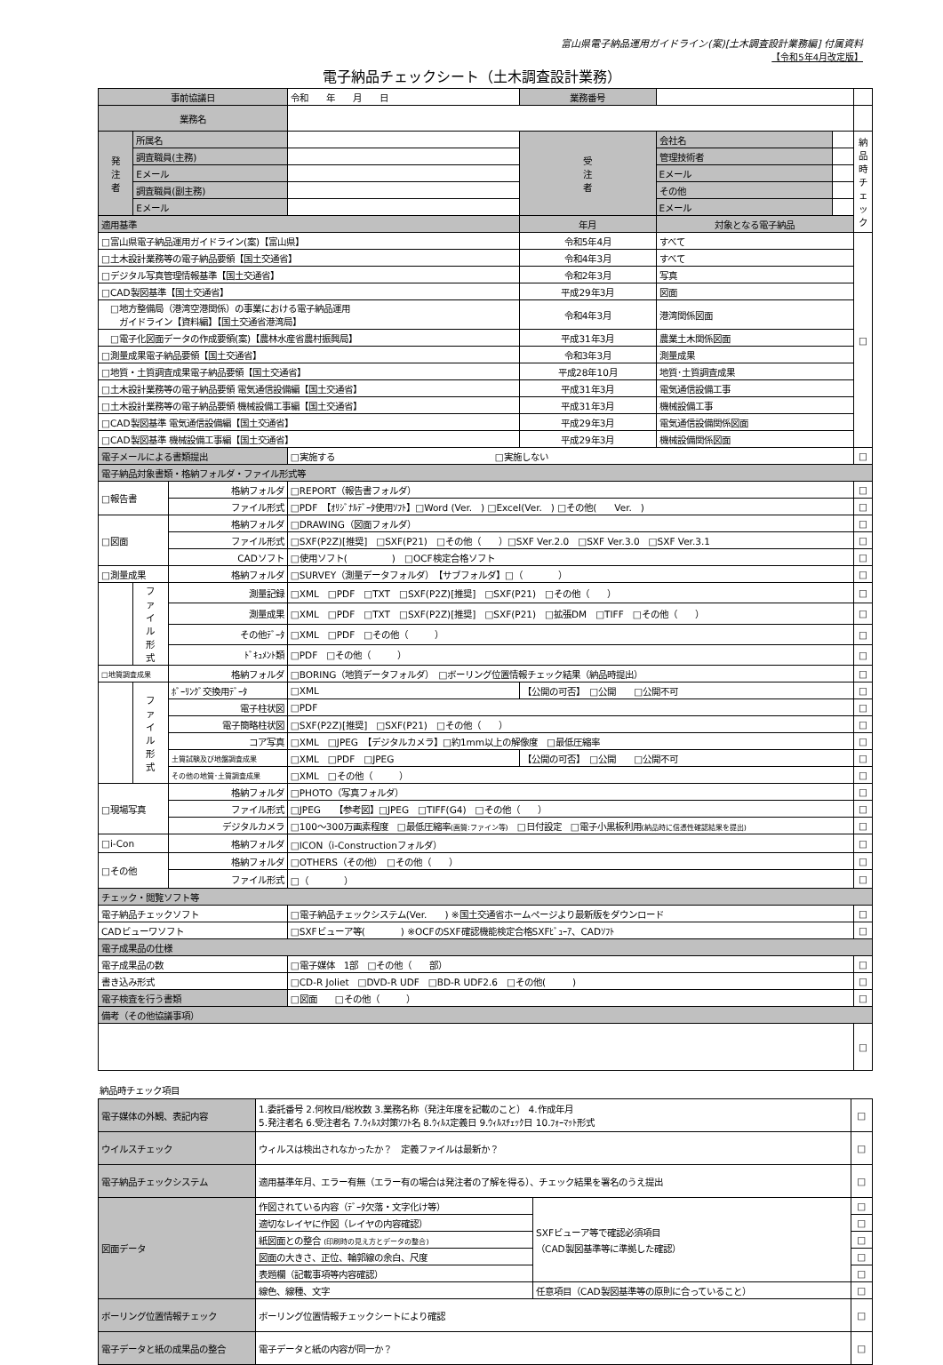富山県電子納品運用ガイドライン(案)[土木調査設計業務編] 付属資料
【令和5年4月改定版】
電子納品チェックシート（土木調査設計業務）
| 事前協議日 | | | 令和 年 月 日 | 業務番号 | | | |
| 業務名 | | | | | | | |
| 発 注 者 | 所属名 | | | 受 注 者 | 会社名 | | 納 品 時 チ ェ ッ ク |
| | 調査職員(主務) | | | | 管理技術者 | | |
| | Eメール | | | | Eメール | | |
| | 調査職員(副主務) | | | | その他 | | |
| | Eメール | | | | Eメール | | |
| 適用基準 | | | | 年月 | 対象となる電子納品 | | |
| □富山県電子納品運用ガイドライン(案)【富山県】 | | | | 令和5年4月 | すべて | | □ |
| □土木設計業務等の電子納品要領【国土交通省】 | | | | 令和4年3月 | すべて | | |
| □デジタル写真管理情報基準【国土交通省】 | | | | 令和2年3月 | 写真 | | |
| □CAD製図基準【国土交通省】 | | | | 平成29年3月 | 図面 | | |
| □地方整備局（港湾空港関係）の事業における電子納品運用 ガイドライン【資料編】【国土交通省港湾局】 | | | | 令和4年3月 | 港湾関係図面 | | |
| □電子化図面データの作成要領(案)【農林水産省農村振興局】 | | | | 平成31年3月 | 農業土木関係図面 | | |
| □測量成果電子納品要領【国土交通省】 | | | | 令和3年3月 | 測量成果 | | |
| □地質・土質調査成果電子納品要領【国土交通省】 | | | | 平成28年10月 | 地質･土質調査成果 | | |
| □土木設計業務等の電子納品要領 電気通信設備編【国土交通省】 | | | | 平成31年3月 | 電気通信設備工事 | | |
| □土木設計業務等の電子納品要領 機械設備工事編【国土交通省】 | | | | 平成31年3月 | 機械設備工事 | | |
| □CAD製図基準 電気通信設備編【国土交通省】 | | | | 平成29年3月 | 電気通信設備関係図面 | | |
| □CAD製図基準 機械設備工事編【国土交通省】 | | | | 平成29年3月 | 機械設備関係図面 | | |
| 電子メールによる書類提出 | | | □実施する □実施しない | | | | □ |
| 電子納品対象書類・格納フォルダ・ファイル形式等 | | | | | | | |
| □報告書 | | 格納フォルダ | □REPORT（報告書フォルダ） | | | | □ |
| | | ファイル形式 | □PDF 【ｵﾘｼﾞﾅﾙﾃﾞｰﾀ使用ｿﾌﾄ】□Word (Ver. ) □Excel(Ver. ) □その他( Ver. ) | | | | □ |
| □図面 | | 格納フォルダ | □DRAWING（図面フォルダ） | | | | □ |
| | | ファイル形式 | □SXF(P2Z)[推奨] □SXF(P21) □その他（ ）□SXF Ver.2.0 □SXF Ver.3.0 □SXF Ver.3.1 | | | | □ |
| | | CADソフト | □使用ソフト( ) □OCF検定合格ソフト | | | | □ |
| □測量成果 | | 格納フォルダ | □SURVEY（測量データフォルダ） 【サブフォルダ】□（ ） | | | | □ |
| | フ ァ イ ル 形 式 | 測量記録 | □XML □PDF □TXT □SXF(P2Z)[推奨] □SXF(P21) □その他（ ） | | | | □ |
| | | 測量成果 | □XML □PDF □TXT □SXF(P2Z)[推奨] □SXF(P21) □拡張DM □TIFF □その他（ ） | | | | □ |
| | | その他ﾃﾞｰﾀ | □XML □PDF □その他（ ） | | | | □ |
| | | ﾄﾞｷｭﾒﾝﾄ類 | □PDF □その他（ ） | | | | □ |
| □地質調査成果 | | 格納フォルダ | □BORING（地質データフォルダ） □ボーリング位置情報チェック結果（納品時提出） | | | | □ |
| | フ ァ イ ル 形 式 | ﾎﾞｰﾘﾝｸﾞ交換用ﾃﾞｰﾀ | □XML | 【公開の可否】 □公開 □公開不可 | | | □ |
| | | 電子柱状図 | □PDF | | | | □ |
| | | 電子簡略柱状図 | □SXF(P2Z)[推奨] □SXF(P21) □その他（ ） | | | | □ |
| | | コア写真 | □XML □JPEG 【デジタルカメラ】□約1mm以上の解像度 □最低圧縮率 | | | | □ |
| | | 土質試験及び地盤調査成果 | □XML □PDF □JPEG | 【公開の可否】 □公開 □公開不可 | | | □ |
| | | その他の地質･土質調査成果 | □XML □その他（ ） | | | | □ |
| □現場写真 | | 格納フォルダ | □PHOTO（写真フォルダ） | | | | □ |
| | | ファイル形式 | □JPEG 【参考図】□JPEG □TIFF(G4) □その他（ ） | | | | □ |
| | | デジタルカメラ | □100～300万画素程度 □最低圧縮率 (画質:ファイン等) □日付設定 □電子小黒板利用 (納品時に信憑性確認結果を提出) | | | | □ |
| □i-Con | | 格納フォルダ | □ICON（i-Constructionフォルダ） | | | | □ |
| □その他 | | 格納フォルダ | □OTHERS（その他） □その他（ ） | | | | □ |
| | | ファイル形式 | □（ ） | | | | □ |
| チェック・閲覧ソフト等 | | | | | | | |
| 電子納品チェックソフト | | | □電子納品チェックシステム(Ver. ) ※国土交通省ホームページより最新版をダウンロード | | | | □ |
| CADビューワソフト | | | □SXFビューア等( ) ※OCFのSXF確認機能検定合格SXFﾋﾞｭｰｱ、CADｿﾌﾄ | | | | □ |
| 電子成果品の仕様 | | | | | | | |
| 電子成果品の数 | | | □電子媒体 1部 □その他（ 部） | | | | □ |
| 書き込み形式 | | | □CD-R Joliet □DVD-R UDF □BD-R UDF2.6 □その他( ) | | | | □ |
| 電子検査を行う書類 | | | □図面 □その他（ ） | | | | □ |
| 備考（その他協議事項） | | | | | | | |
| | | | | | | | □ |
納品時チェック項目
| 電子媒体の外観、表記内容 | 1.委託番号 2.何枚目/総枚数 3.業務名称（発注年度を記載のこと） 4.作成年月 5.発注者名 6.受注者名 7.ｳｨﾙｽ対策ｿﾌﾄ名 8.ｳｨﾙｽ定義日 9.ｳｨﾙｽﾁｪｯｸ日 10.ﾌｫｰﾏｯﾄ形式 | | □ |
| ウイルスチェック | ウィルスは検出されなかったか？ 定義ファイルは最新か？ | | □ |
| 電子納品チェックシステム | 適用基準年月、エラー有無（エラー有の場合は発注者の了解を得る）、チェック結果を署名のうえ提出 | | □ |
| 図面データ | 作図されている内容（ﾃﾞｰﾀ欠落・文字化け等） | SXFビューア等で確認必須項目 （CAD製図基準等に準拠した確認） | □ |
| | 適切なレイヤに作図（レイヤの内容確認） | | □ |
| | 紙図面との整合 (印刷時の見え方とデータの整合) | | □ |
| | 図面の大きさ、正位、輪郭線の余白、尺度 | | □ |
| | 表題欄（記載事項等内容確認） | | □ |
| | 線色、線種、文字 | 任意項目（CAD製図基準等の原則に合っていること） | □ |
| ボーリング位置情報チェック | ボーリング位置情報チェックシートにより確認 | | □ |
| 電子データと紙の成果品の整合 | 電子データと紙の内容が同一か？ | | □ |